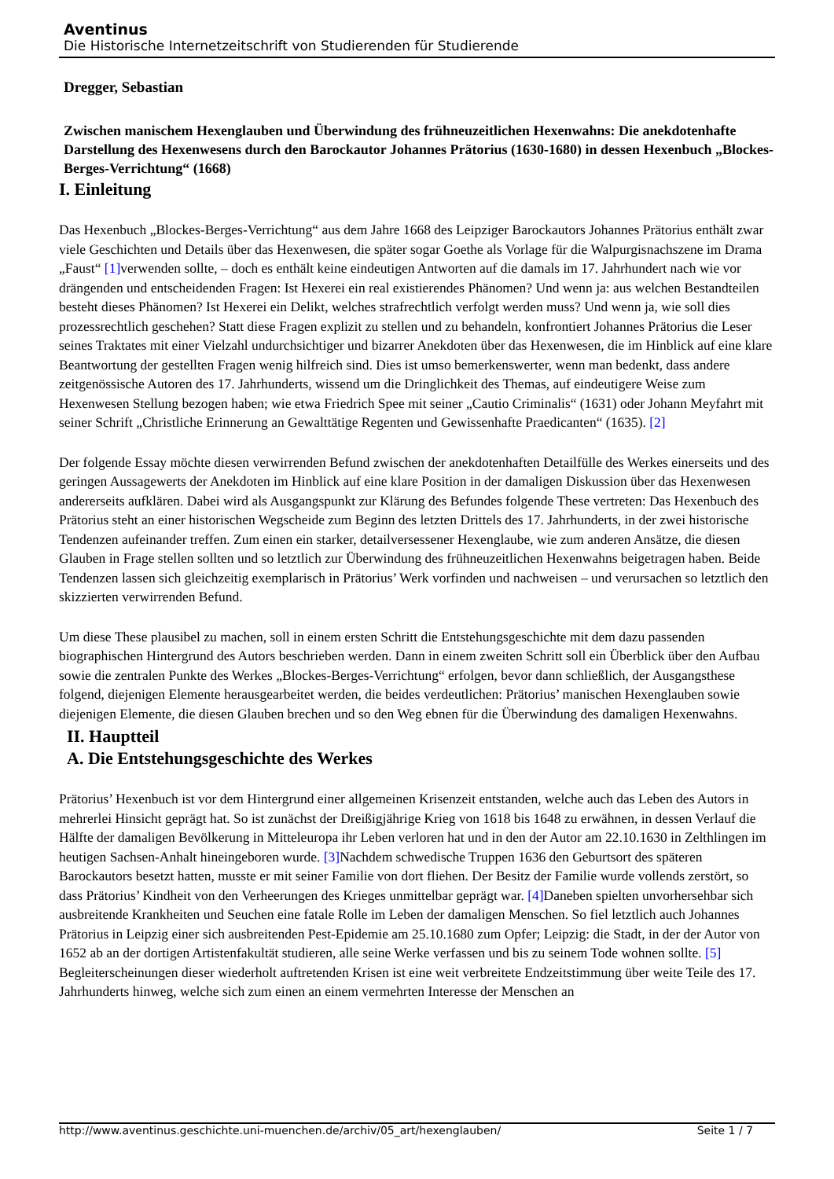Aventinus
Die Historische Internetzeitschrift von Studierenden für Studierende
Dregger, Sebastian
Zwischen manischem Hexenglauben und Überwindung des frühneuzeitlichen Hexenwahns: Die anekdotenhafte Darstellung des Hexenwesens durch den Barockautor Johannes Prätorius (1630-1680) in dessen Hexenbuch „Blockes-Berges-Verrichtung“ (1668)
I. Einleitung
Das Hexenbuch „Blockes-Berges-Verrichtung“ aus dem Jahre 1668 des Leipziger Barockautors Johannes Prätorius enthält zwar viele Geschichten und Details über das Hexenwesen, die später sogar Goethe als Vorlage für die Walpurgisnachszene im Drama „Faust“ [1] verwenden sollte, – doch es enthält keine eindeutigen Antworten auf die damals im 17. Jahrhundert nach wie vor drängenden und entscheidenden Fragen: Ist Hexerei ein real existierendes Phänomen? Und wenn ja: aus welchen Bestandteilen besteht dieses Phänomen? Ist Hexerei ein Delikt, welches strafrechtlich verfolgt werden muss? Und wenn ja, wie soll dies prozessrechtlich geschehen? Statt diese Fragen explizit zu stellen und zu behandeln, konfrontiert Johannes Prätorius die Leser seines Traktates mit einer Vielzahl undurchsichtiger und bizarrer Anekdoten über das Hexenwesen, die im Hinblick auf eine klare Beantwortung der gestellten Fragen wenig hilfreich sind. Dies ist umso bemerkenswerter, wenn man bedenkt, dass andere zeitgenössische Autoren des 17. Jahrhunderts, wissend um die Dringlichkeit des Themas, auf eindeutigere Weise zum Hexenwesen Stellung bezogen haben; wie etwa Friedrich Spee mit seiner „Cautio Criminalis“ (1631) oder Johann Meyfahrt mit seiner Schrift „Christliche Erinnerung an Gewalttätige Regenten und Gewissenhafte Praedicanten“ (1635). [2]
Der folgende Essay möchte diesen verwirrenden Befund zwischen der anekdotenhaften Detailfülle des Werkes einerseits und des geringen Aussagewerts der Anekdoten im Hinblick auf eine klare Position in der damaligen Diskussion über das Hexenwesen andererseits aufklären. Dabei wird als Ausgangspunkt zur Klärung des Befundes folgende These vertreten: Das Hexenbuch des Prätorius steht an einer historischen Wegscheide zum Beginn des letzten Drittels des 17. Jahrhunderts, in der zwei historische Tendenzen aufeinander treffen. Zum einen ein starker, detailversessener Hexenglaube, wie zum anderen Ansätze, die diesen Glauben in Frage stellen sollten und so letztlich zur Überwindung des frühneuzeitlichen Hexenwahns beigetragen haben. Beide Tendenzen lassen sich gleichzeitig exemplarisch in Prätorius’ Werk vorfinden und nachweisen – und verursachen so letztlich den skizzierten verwirrenden Befund.
Um diese These plausibel zu machen, soll in einem ersten Schritt die Entstehungsgeschichte mit dem dazu passenden biographischen Hintergrund des Autors beschrieben werden. Dann in einem zweiten Schritt soll ein Überblick über den Aufbau sowie die zentralen Punkte des Werkes „Blockes-Berges-Verrichtung“ erfolgen, bevor dann schließlich, der Ausgangsthese folgend, diejenigen Elemente herausgearbeitet werden, die beides verdeutlichen: Prätorius’ manischen Hexenglauben sowie diejenigen Elemente, die diesen Glauben brechen und so den Weg ebnen für die Überwindung des damaligen Hexenwahns.
II. Hauptteil
A. Die Entstehungsgeschichte des Werkes
Prätorius’ Hexenbuch ist vor dem Hintergrund einer allgemeinen Krisenzeit entstanden, welche auch das Leben des Autors in mehrerlei Hinsicht geprägt hat. So ist zunächst der Dreißigjährige Krieg von 1618 bis 1648 zu erwähnen, in dessen Verlauf die Hälfte der damaligen Bevölkerung in Mitteleuropa ihr Leben verloren hat und in den der Autor am 22.10.1630 in Zelthlingen im heutigen Sachsen-Anhalt hineingeboren wurde. [3] Nachdem schwedische Truppen 1636 den Geburtsort des späteren Barockautors besetzt hatten, musste er mit seiner Familie von dort fliehen. Der Besitz der Familie wurde vollends zerstört, so dass Prätorius’ Kindheit von den Verheerungen des Krieges unmittelbar geprägt war. [4] Daneben spielten unvorhersehbar sich ausbreitende Krankheiten und Seuchen eine fatale Rolle im Leben der damaligen Menschen. So fiel letztlich auch Johannes Prätorius in Leipzig einer sich ausbreitenden Pest-Epidemie am 25.10.1680 zum Opfer; Leipzig: die Stadt, in der der Autor von 1652 ab an der dortigen Artistenfakultät studieren, alle seine Werke verfassen und bis zu seinem Tode wohnen sollte. [5] Begleiterscheinungen dieser wiederholt auftretenden Krisen ist eine weit verbreitete Endzeitstimmung über weite Teile des 17. Jahrhunderts hinweg, welche sich zum einen an einem vermehrten Interesse der Menschen an
http://www.aventinus.geschichte.uni-muenchen.de/archiv/05_art/hexenglauben/ Seite 1 / 7